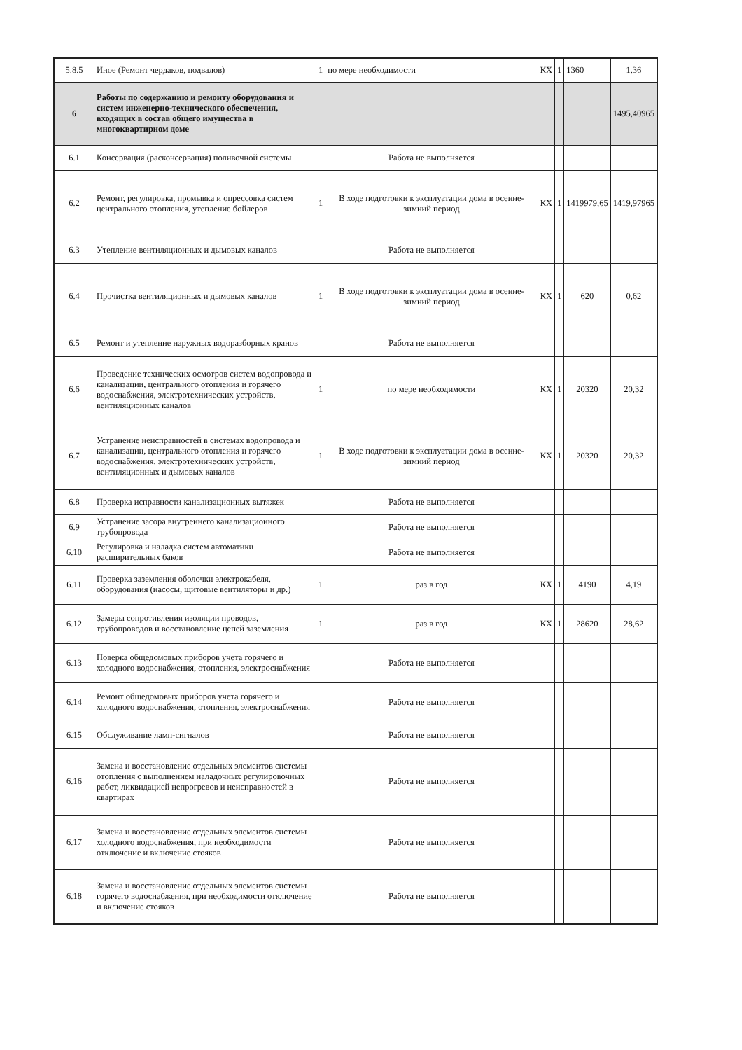| 5.8.5 | Иное (Ремонт чердаков, подвалов) | 1 | по мере необходимости | КХ | 1 | 1360 | 1,36 |
| 6 | Работы по содержанию и ремонту оборудования и систем инженерно-технического обеспечения, входящих в состав общего имущества в многоквартирном доме | | | | | | 1495,40965 |
| 6.1 | Консервация (расконсервация) поливочной системы | | Работа не выполняется | | | | |
| 6.2 | Ремонт, регулировка, промывка и опрессовка систем центрального отопления, утепление бойлеров | 1 | В ходе подготовки к эксплуатации дома в осенне-зимний период | КХ | 1 | 1419979,65 | 1419,97965 |
| 6.3 | Утепление вентиляционных и дымовых каналов | | Работа не выполняется | | | | |
| 6.4 | Прочистка вентиляционных и дымовых каналов | 1 | В ходе подготовки к эксплуатации дома в осенне-зимний период | КХ | 1 | 620 | 0,62 |
| 6.5 | Ремонт и утепление наружных водоразборных кранов | | Работа не выполняется | | | | |
| 6.6 | Проведение технических осмотров систем водопровода и канализации, центрального отопления и горячего водоснабжения, электротехнических устройств, вентиляционных каналов | 1 | по мере необходимости | КХ | 1 | 20320 | 20,32 |
| 6.7 | Устранение неисправностей в системах водопровода и канализации, центрального отопления и горячего водоснабжения, электротехнических устройств, вентиляционных и дымовых каналов | 1 | В ходе подготовки к эксплуатации дома в осенне-зимний период | КХ | 1 | 20320 | 20,32 |
| 6.8 | Проверка исправности канализационных вытяжек | | Работа не выполняется | | | | |
| 6.9 | Устранение засора внутреннего канализационного трубопровода | | Работа не выполняется | | | | |
| 6.10 | Регулировка и наладка систем автоматики расширительных баков | | Работа не выполняется | | | | |
| 6.11 | Проверка заземления оболочки электрокабеля, оборудования (насосы, щитовые вентиляторы и др.) | 1 | раз в год | КХ | 1 | 4190 | 4,19 |
| 6.12 | Замеры сопротивления изоляции проводов, трубопроводов и восстановление цепей заземления | 1 | раз в год | КХ | 1 | 28620 | 28,62 |
| 6.13 | Поверка общедомовых приборов учета горячего и холодного водоснабжения, отопления, электроснабжения | | Работа не выполняется | | | | |
| 6.14 | Ремонт общедомовых приборов учета горячего и холодного водоснабжения, отопления, электроснабжения | | Работа не выполняется | | | | |
| 6.15 | Обслуживание ламп-сигналов | | Работа не выполняется | | | | |
| 6.16 | Замена и восстановление отдельных элементов системы отопления с выполнением наладочных регулировочных работ, ликвидацией непрогревов и неисправностей в квартирах | | Работа не выполняется | | | | |
| 6.17 | Замена и восстановление отдельных элементов системы холодного водоснабжения, при необходимости отключение и включение стояков | | Работа не выполняется | | | | |
| 6.18 | Замена и восстановление отдельных элементов системы горячего водоснабжения, при необходимости отключение и включение стояков | | Работа не выполняется | | | | |